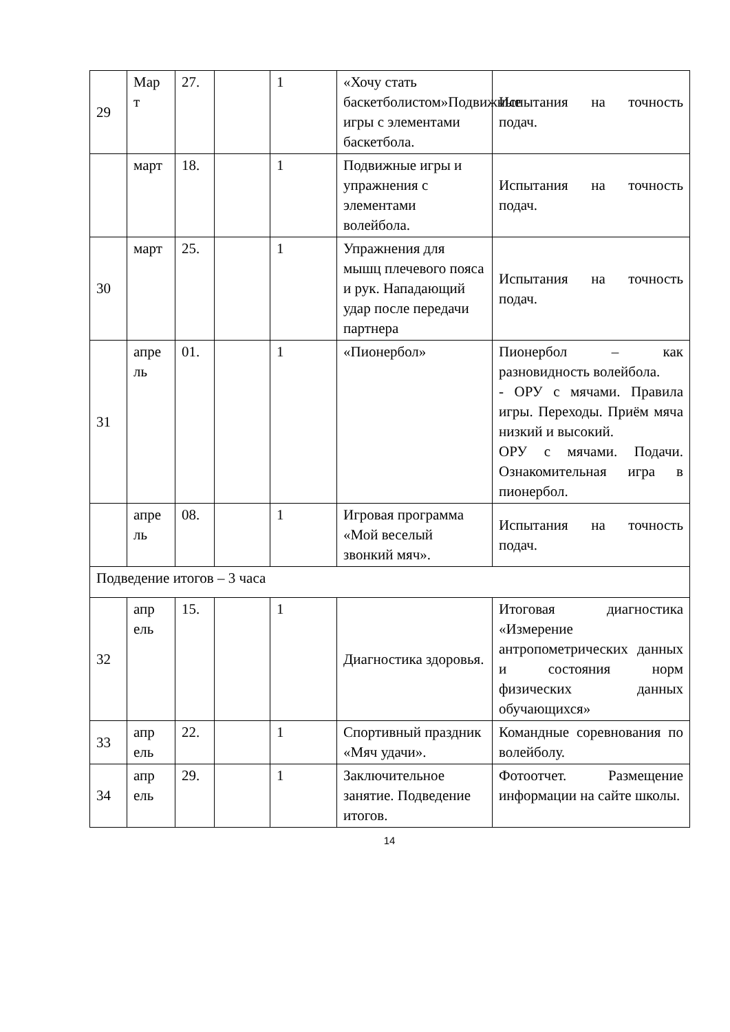| 29 | Мар т | 27. | | 1 | «Хочу стать баскетболистом»Подвижные игры с элементами баскетбола. | Испытания на точность подач. |
| | март | 18. | | 1 | Подвижные игры и упражнения с элементами волейбола. | Испытания на точность подач. |
| 30 | март | 25. | | 1 | Упражнения для мышц плечевого пояса и рук. Нападающий удар после передачи партнера | Испытания на точность подач. |
| 31 | апре ль | 01. | | 1 | «Пионербол» | Пионербол – как разновидность волейбола. - ОРУ с мячами. Правила игры. Переходы. Приём мяча низкий и высокий. ОРУ с мячами. Подачи. Ознакомительная игра в пионербол. |
| | апре ль | 08. | | 1 | Игровая программа «Мой веселый звонкий мяч». | Испытания на точность подач. |
| Подведение итогов – 3 часа | | | | | | |
| 32 | апр ель | 15. | | 1 | Диагностика здоровья. | Итоговая диагностика «Измерение антропометрических данных и состояния норм физических данных обучающихся» |
| 33 | апр ель | 22. | | 1 | Спортивный праздник «Мяч удачи». | Командные соревнования по волейболу. |
| 34 | апр ель | 29. | | 1 | Заключительное занятие. Подведение итогов. | Фотоотчет. Размещение информации на сайте школы. |
14